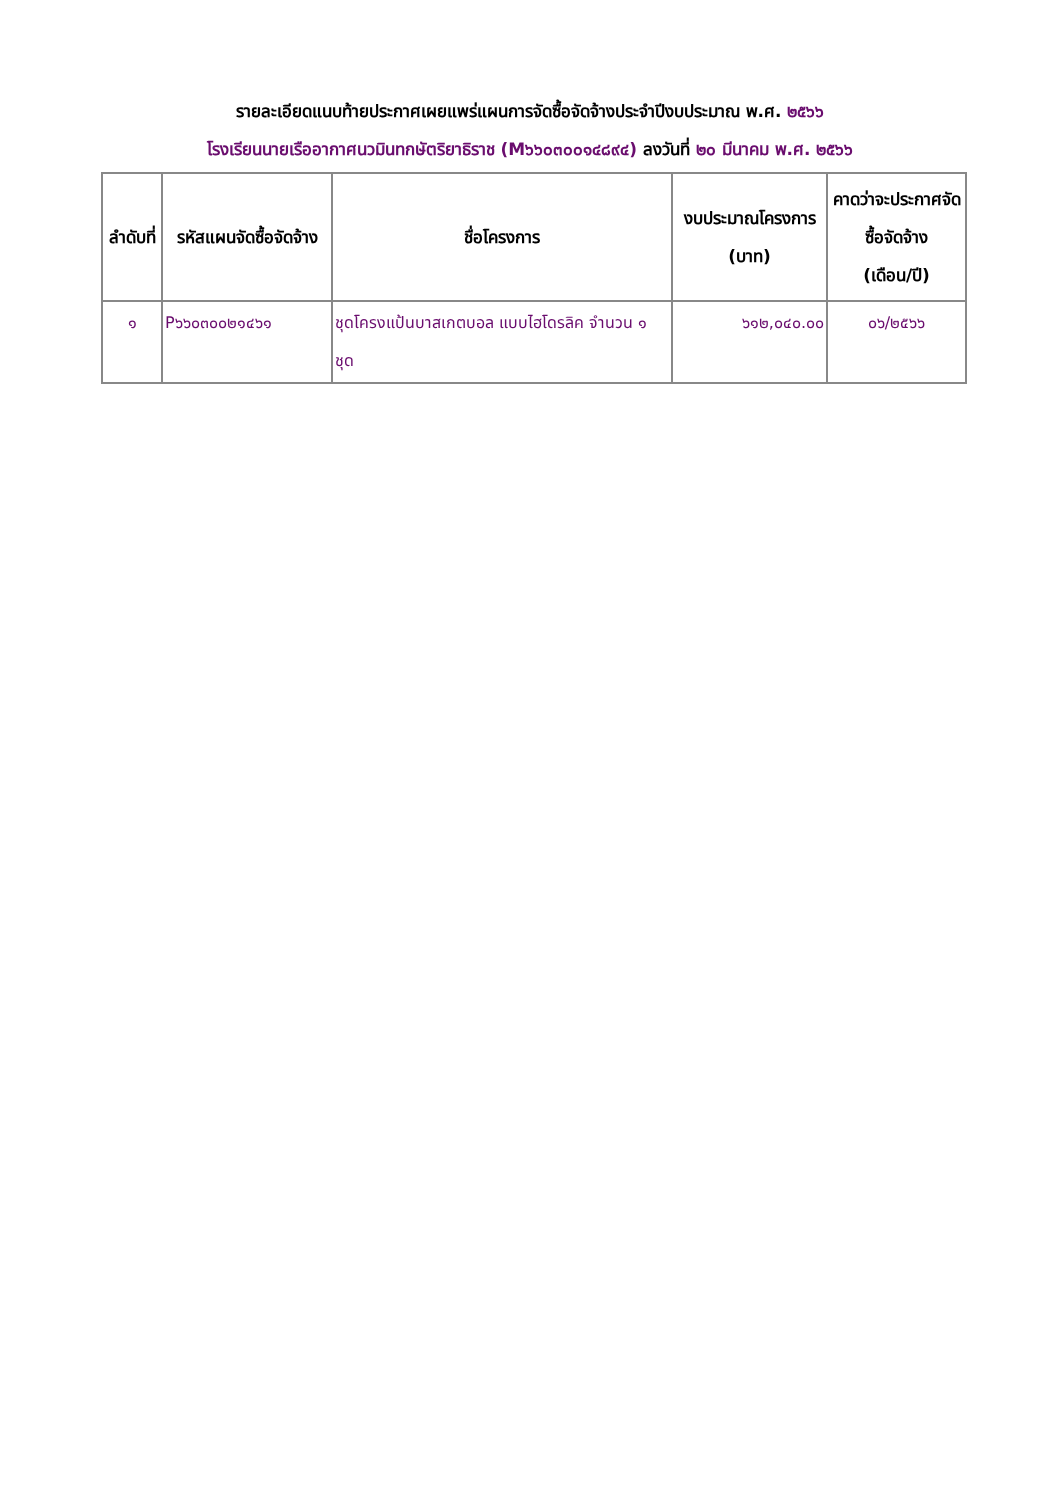รายละเอียดแนบท้ายประกาศเผยแพร่แผนการจัดซื้อจัดจ้างประจำปีงบประมาณ พ.ศ. ๒๕๖๖
โรงเรียนนายเรืออากาศนวมินทกษัตริยาธิราช (M๖๖๐๓๐๐๑๔๘๙๔) ลงวันที่ ๒๐ มีนาคม พ.ศ. ๒๕๖๖
| ลำดับที่ | รหัสแผนจัดซื้อจัดจ้าง | ชื่อโครงการ | งบประมาณโครงการ (บาท) | คาดว่าจะประกาศจัดซื้อจัดจ้าง (เดือน/ปี) |
| --- | --- | --- | --- | --- |
| ๑ | P๖๖๐๓๐๐๒๑๔๖๑ | ชุดโครงแป้นบาสเกตบอล แบบไฮโดรลิค จำนวน ๑ ชุด | ๖๑๒,๐๔๐.๐๐ | ๐๖/๒๕๖๖ |